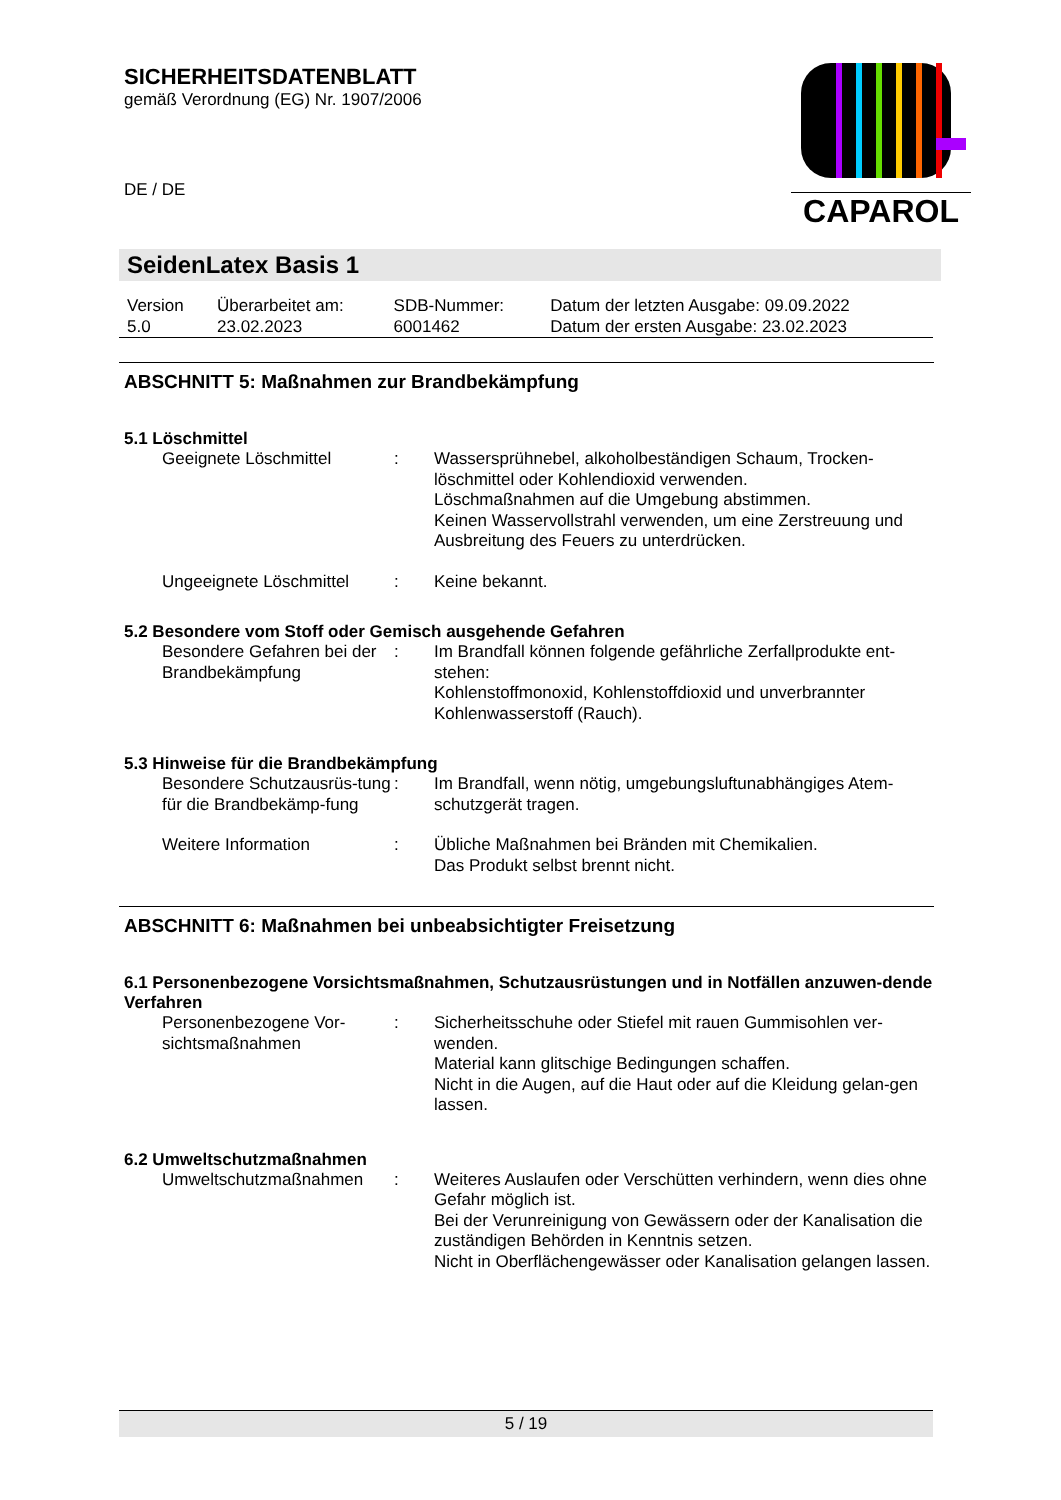SICHERHEITSDATENBLATT
gemäß Verordnung (EG) Nr. 1907/2006
DE / DE
CAPAROL
SeidenLatex Basis 1
| Version 5.0 | Überarbeitet am: 23.02.2023 | SDB-Nummer: 6001462 | Datum der letzten Ausgabe: 09.09.2022 Datum der ersten Ausgabe: 23.02.2023 |
ABSCHNITT 5: Maßnahmen zur Brandbekämpfung
5.1 Löschmittel
| Geeignete Löschmittel | : | Wassersprühnebel, alkoholbeständigen Schaum, Trocken-löschmittel oder Kohlendioxid verwenden. Löschmaßnahmen auf die Umgebung abstimmen. Keinen Wasservollstrahl verwenden, um eine Zerstreuung und Ausbreitung des Feuers zu unterdrücken. |
| Ungeeignete Löschmittel | : | Keine bekannt. |
5.2 Besondere vom Stoff oder Gemisch ausgehende Gefahren
| Besondere Gefahren bei der Brandbekämpfung | : | Im Brandfall können folgende gefährliche Zerfallprodukte ent-stehen: Kohlenstoffmonoxid, Kohlenstoffdioxid und unverbrannter Kohlenwasserstoff (Rauch). |
5.3 Hinweise für die Brandbekämpfung
| Besondere Schutzausrüs-tung für die Brandbekämp-fung | : | Im Brandfall, wenn nötig, umgebungsluftunabhängiges Atem-schutzgerät tragen. |
| Weitere Information | : | Übliche Maßnahmen bei Bränden mit Chemikalien. Das Produkt selbst brennt nicht. |
ABSCHNITT 6: Maßnahmen bei unbeabsichtigter Freisetzung
6.1 Personenbezogene Vorsichtsmaßnahmen, Schutzausrüstungen und in Notfällen anzuwen-dende Verfahren
| Personenbezogene Vor-sichtsmaßnahmen | : | Sicherheitsschuhe oder Stiefel mit rauen Gummisohlen ver-wenden. Material kann glitschige Bedingungen schaffen. Nicht in die Augen, auf die Haut oder auf die Kleidung gelan-gen lassen. |
6.2 Umweltschutzmaßnahmen
| Umweltschutzmaßnahmen | : | Weiteres Auslaufen oder Verschütten verhindern, wenn dies ohne Gefahr möglich ist. Bei der Verunreinigung von Gewässern oder der Kanalisation die zuständigen Behörden in Kenntnis setzen. Nicht in Oberflächengewässer oder Kanalisation gelangen lassen. |
5 / 19